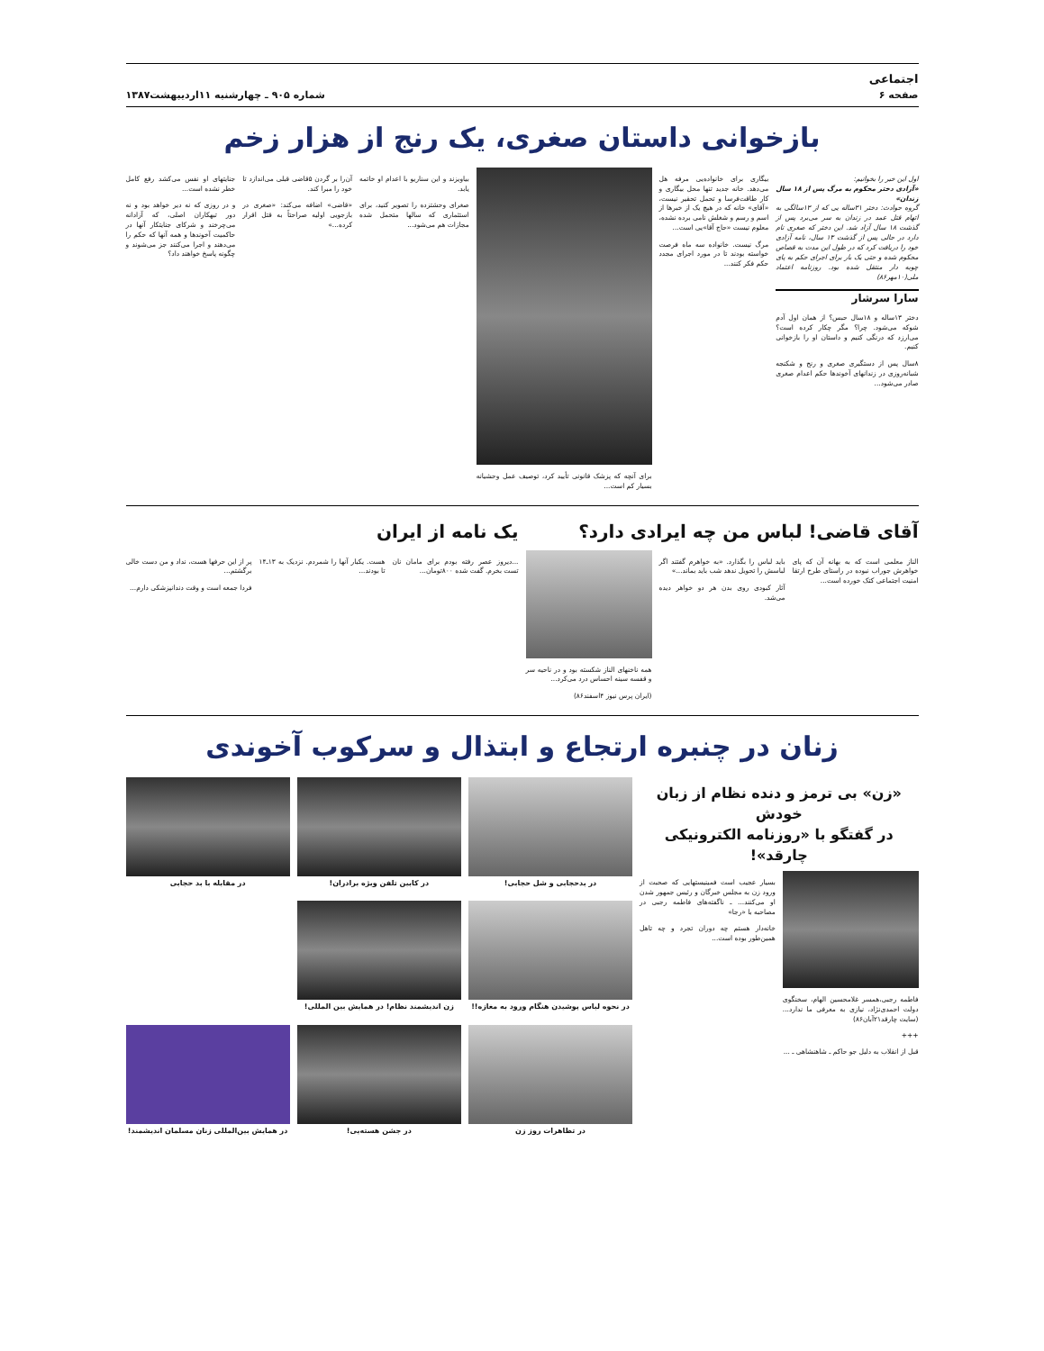اجتماعی
صفحه ۶
شماره ۹۰۵ ـ چهارشنبه ۱۱اردیبهشت۱۳۸۷
بازخوانی داستان صغری، یک رنج از هزار زخم
اول این خبر را بخوانیم:
«آزادی دختر محکوم به مرگ پس از ۱۸ سال زندان»
گروه حوادث: دختر ۳۱ساله یی که از ۱۳سالگی به اتهام قتل عمد در زندان به سر می‌برد پس از گذشت ۱۸ سال آزاد شد. این دختر که صغری نام دارد در حالی پس از گذشت ۱۳ سال، نامه آزادی خود را دریافت کرد که در طول این مدت به قصاص محکوم شده و حتی یک بار برای اجرای حکم به پای چوبه دار منتقل شده بود. روزنامه اعتماد ملی(۱۰مهر۸۶)
سارا سرشار
دختر ۱۳ساله و ۱۸سال حبس؟ از همان اول آدم شوکه می‌شود. چرا؟ مگر چکار کرده است؟ می‌ارزد که درنگی کنیم و داستان او را بازخوانی کنیم.
۸سال پس از دستگیری صغری و رنج و شکنجه شبانه‌روزی در زندانهای آخوندها حکم اعدام صغری صادر می‌شود...
بیگاری برای خانواده‌یی مرفه هل می‌دهد. خانه جدید تنها محل بیگاری و کار طاقت‌فرسا و تحمل تحقیر نیست، «آقای» خانه که در هیچ یک از خبرها از اسم و رسم و شغلش نامی برده نشده، معلوم نیست «حاج آقا»یی است...
مرگ نیست. خانواده سه ماه فرصت خواسته بودند تا در مورد اجرای مجدد حکم فکر کنند...
برای آنچه که پزشک قانونی تأیید کرد، توصیف عمل وحشیانه بسیار کم است...
بیاویزند و این سناریو با اعدام او خاتمه یابد.
صغرای وحشتزده را تصویر کنید، برای استثماری که سالها متحمل شده مجازات هم می‌شود...
آن‌را بر گردن ۵قاضی قبلی می‌اندازد تا خود را مبرا کند.
«قاضی» اضافه می‌کند: «صغری در بازجویی اولیه صراحتاً به قتل اقرار کرده...»
جنایتهای او نفس می‌کشد رفع کامل خطر نشده است...
و در روزی که نه دیر خواهد بود و نه دور تبهکاران اصلی، که آزادانه می‌چرخند و شرکای جنایتکار آنها در حاکمیت آخوندها و همه آنها که حکم را می‌دهند و اجرا می‌کنند جز می‌شوند و چگونه پاسخ خواهند داد؟
آقای قاضی! لباس من چه ایرادی دارد؟
الناز معلمی است که به بهانه آن که پای خواهرش جوراب نبوده در راستای طرح ارتقا امنیت اجتماعی کتک خورده است...
باید لباس را بگذارد. «به خواهرم گفتند اگر لباسش را تحویل ندهد شب باید بماند...»
آثار کبودی روی بدن هر دو خواهر دیده می‌شد.
همه ناخنهای الناز شکسته بود و در ناحیه سر و قفسه سینه احساس درد می‌کرد...
(ایران پرس نیوز ۴اسفند۸۶)
یک نامه از ایران
...دیروز عصر رفته بودم برای مامان نان تست بخرم. گفت شده ۸۰۰تومان...
هست. یکبار آنها را شمردم. نزدیک به ۱۳ـ۱۴ تا بودند...
پر از این حرفها هست، نداد و من دست خالی برگشتم...
فردا جمعه است و وقت دندانپزشکی دارم...
زنان در چنبره ارتجاع و ابتذال و سرکوب آخوندی
«زن» بی ترمز و دنده نظام از زبان خودش
در گفتگو با «روزنامه الکترونیکی چارقد»!
فاطمه رجبی،همسر غلامحسین الهام، سخنگوی دولت احمدی‌نژاد، نیازی به معرفی ما ندارد... (سایت چارقد۲۱آبان۸۶)
+++
قبل از انقلاب به دلیل جو حاکم ـ شاهنشاهی ـ ...
بسیار عجیب است فمینیستهایی که صحبت از ورود زن به مجلس خبرگان و رئیس جمهور شدن او می‌کنند... ـ ناگفته‌های فاطمه رجبی در مصاحبه با «رجا»
خانه‌دار هستم چه دوران تجرد و چه تاهل همین‌طور بوده است...
در بدحجابی و شل حجابی!
در کابین تلفن ویژه برادران!
در مقابله با بد حجابی
در نحوه لباس پوشیدن هنگام ورود به مغازه!!
زن اندیشمند نظام! در همایش بین المللی!
در تظاهرات روز زن
در جشن هسته‌یی!
در همایش بین‌المللی زنان مسلمان اندیشمند!